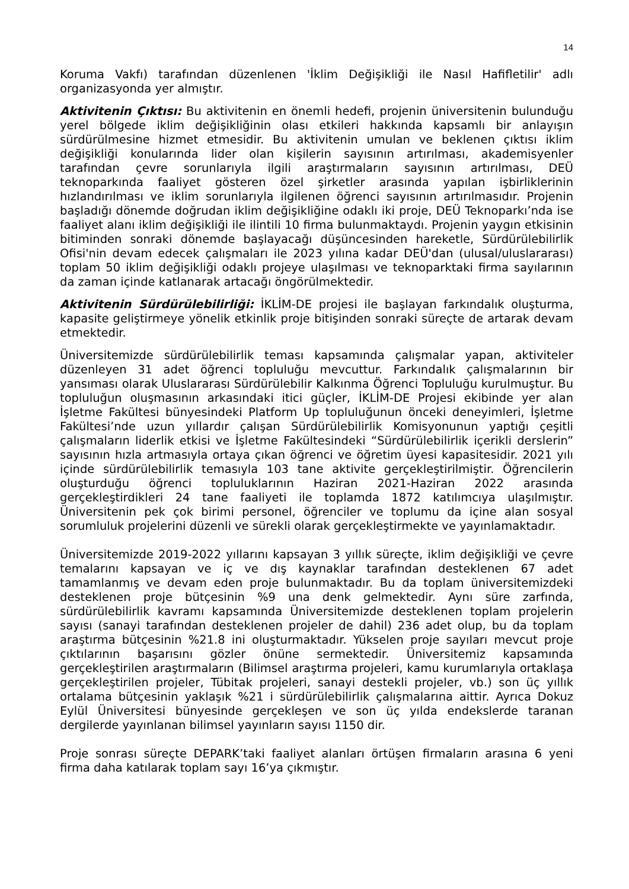14
Koruma Vakfı) tarafından düzenlenen 'İklim Değişikliği ile Nasıl Hafifletilir' adlı organizasyonda yer almıştır.
Aktivitenin Çıktısı: Bu aktivitenin en önemli hedefi, projenin üniversitenin bulunduğu yerel bölgede iklim değişikliğinin olası etkileri hakkında kapsamlı bir anlayışın sürdürülmesine hizmet etmesidir. Bu aktivitenin umulan ve beklenen çıktısı iklim değişikliği konularında lider olan kişilerin sayısının artırılması, akademisyenler tarafından çevre sorunlarıyla ilgili araştırmaların sayısının artırılması, DEÜ teknoparkında faaliyet gösteren özel şirketler arasında yapılan işbirliklerinin hızlandırılması ve iklim sorunlarıyla ilgilenen öğrenci sayısının artırılmasıdır. Projenin başladığı dönemde doğrudan iklim değişikliğine odaklı iki proje, DEÜ Teknoparkı’nda ise faaliyet alanı iklim değişikliği ile ilintili 10 firma bulunmaktaydı. Projenin yaygın etkisinin bitiminden sonraki dönemde başlayacağı düşüncesinden hareketle, Sürdürülebilirlik Ofisi'nin devam edecek çalışmaları ile 2023 yılına kadar DEÜ'dan (ulusal/uluslararası) toplam 50 iklim değişikliği odaklı projeye ulaşılması ve teknoparktaki firma sayılarının da zaman içinde katlanarak artacağı öngörülmektedir.
Aktivitenin Sürdürülebilirliği: İKLİM-DE projesi ile başlayan farkındalık oluşturma, kapasite geliştirmeye yönelik etkinlik proje bitişinden sonraki süreçte de artarak devam etmektedir.
Üniversitemizde sürdürülebilirlik teması kapsamında çalışmalar yapan, aktiviteler düzenleyen 31 adet öğrenci topluluğu mevcuttur. Farkındalık çalışmalarının bir yansıması olarak Uluslararası Sürdürülebilir Kalkınma Öğrenci Topluluğu kurulmuştur. Bu topluluğun oluşmasının arkasındaki itici güçler, İKLİM-DE Projesi ekibinde yer alan İşletme Fakültesi bünyesindeki Platform Up topluluğunun önceki deneyimleri, İşletme Fakültesi’nde uzun yıllardır çalışan Sürdürülebilirlik Komisyonunun yaptığı çeşitli çalışmaların liderlik etkisi ve İşletme Fakültesindeki “Sürdürülebilirlik içerikli derslerin” sayısının hızla artmasıyla ortaya çıkan öğrenci ve öğretim üyesi kapasitesidir. 2021 yılı içinde sürdürülebilirlik temasıyla 103 tane aktivite gerçekleştirilmiştir. Öğrencilerin oluşturduğu öğrenci topluluklarının Haziran 2021-Haziran 2022 arasında gerçekleştirdikleri 24 tane faaliyeti ile toplamda 1872 katılımcıya ulaşılmıştır. Üniversitenin pek çok birimi personel, öğrenciler ve toplumu da içine alan sosyal sorumluluk projelerini düzenli ve sürekli olarak gerçekleştirmekte ve yayınlamaktadır.
Üniversitemizde 2019-2022 yıllarını kapsayan 3 yıllık süreçte, iklim değişikliği ve çevre temalarını kapsayan ve iç ve dış kaynaklar tarafından desteklenen 67 adet tamamlanmış ve devam eden proje bulunmaktadır. Bu da toplam üniversitemizdeki desteklenen proje bütçesinin %9 una denk gelmektedir. Aynı süre zarfında, sürdürülebilirlik kavramı kapsamında Üniversitemizde desteklenen toplam projelerin sayısı (sanayi tarafından desteklenen projeler de dahil) 236 adet olup, bu da toplam araştırma bütçesinin %21.8 ini oluşturmaktadır. Yükselen proje sayıları mevcut proje çıktılarının başarısını gözler önüne sermektedir. Üniversitemiz kapsamında gerçekleştirilen araştırmaların (Bilimsel araştırma projeleri, kamu kurumlarıyla ortaklaşa gerçekleştirilen projeler, Tübitak projeleri, sanayi destekli projeler, vb.) son üç yıllık ortalama bütçesinin yaklaşık %21 i sürdürülebilirlik çalışmalarına aittir. Ayrıca Dokuz Eylül Üniversitesi bünyesinde gerçekleşen ve son üç yılda endekslerde taranan dergilerde yayınlanan bilimsel yayınların sayısı 1150 dir.
Proje sonrası süreçte DEPARK’taki faaliyet alanları örtüşen firmaların arasına 6 yeni firma daha katılarak toplam sayı 16’ya çıkmıştır.